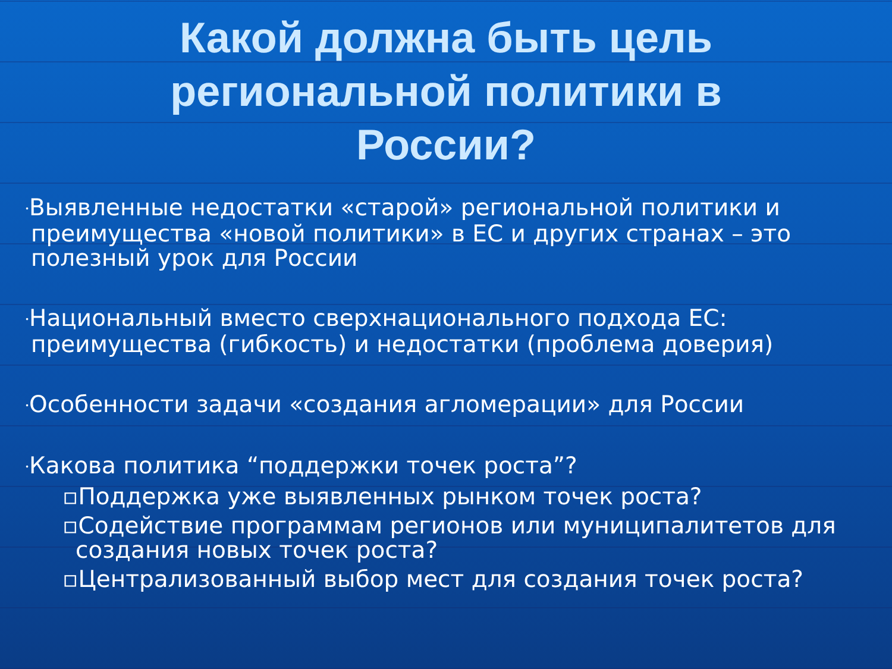Какой должна быть цель региональной политики в России?
•Выявленные недостатки «старой» региональной политики и преимущества «новой политики» в ЕС и других странах – это полезный урок для России
•Национальный вместо сверхнационального подхода ЕС: преимущества (гибкость) и недостатки (проблема доверия)
•Особенности задачи «создания агломерации» для России
•Какова политика “поддержки точек роста”?
▫Поддержка уже выявленных рынком точек роста?
▫Содействие программам регионов или муниципалитетов для создания новых точек роста?
▫Централизованный выбор мест для создания точек роста?